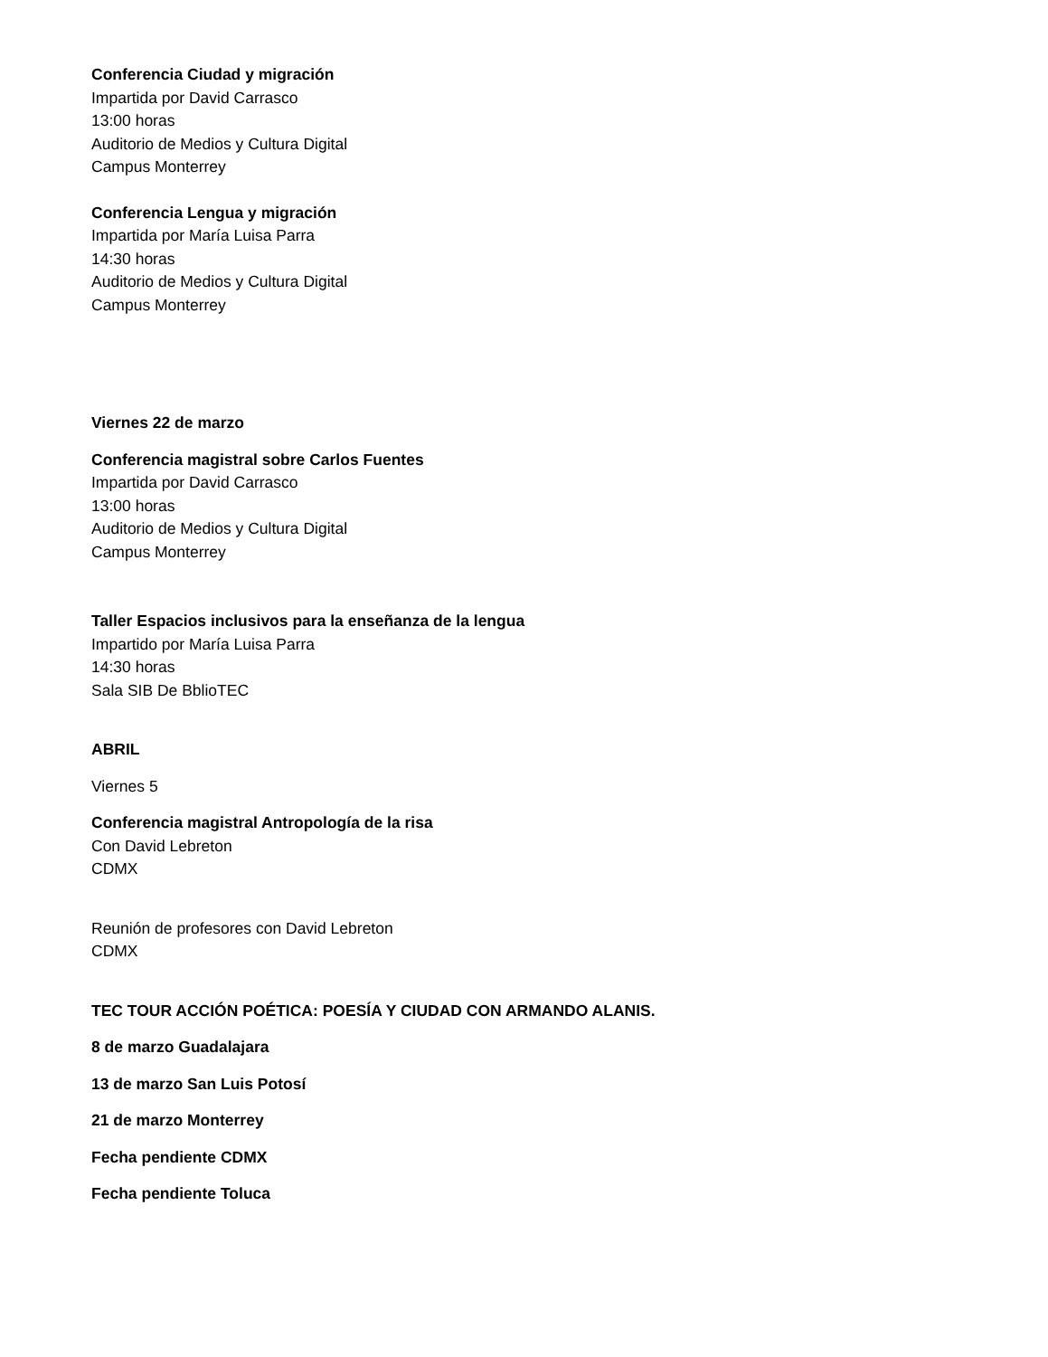Conferencia Ciudad y migración
Impartida por David Carrasco
13:00 horas
Auditorio de Medios y Cultura Digital
Campus Monterrey
Conferencia Lengua y migración
Impartida por María Luisa Parra
14:30 horas
Auditorio de Medios y Cultura Digital
Campus Monterrey
Viernes 22 de marzo
Conferencia magistral sobre Carlos Fuentes
Impartida por David Carrasco
13:00 horas
Auditorio de Medios y Cultura Digital
Campus Monterrey
Taller Espacios inclusivos para la enseñanza de la lengua
Impartido por María Luisa Parra
14:30 horas
Sala SIB De BblioTEC
ABRIL
Viernes 5
Conferencia magistral Antropología de la risa
Con David Lebreton
CDMX
Reunión de profesores con David Lebreton
CDMX
TEC TOUR ACCIÓN POÉTICA: POESÍA Y CIUDAD CON ARMANDO ALANIS.
8 de marzo Guadalajara
13 de marzo San Luis Potosí
21 de marzo Monterrey
Fecha pendiente CDMX
Fecha pendiente Toluca